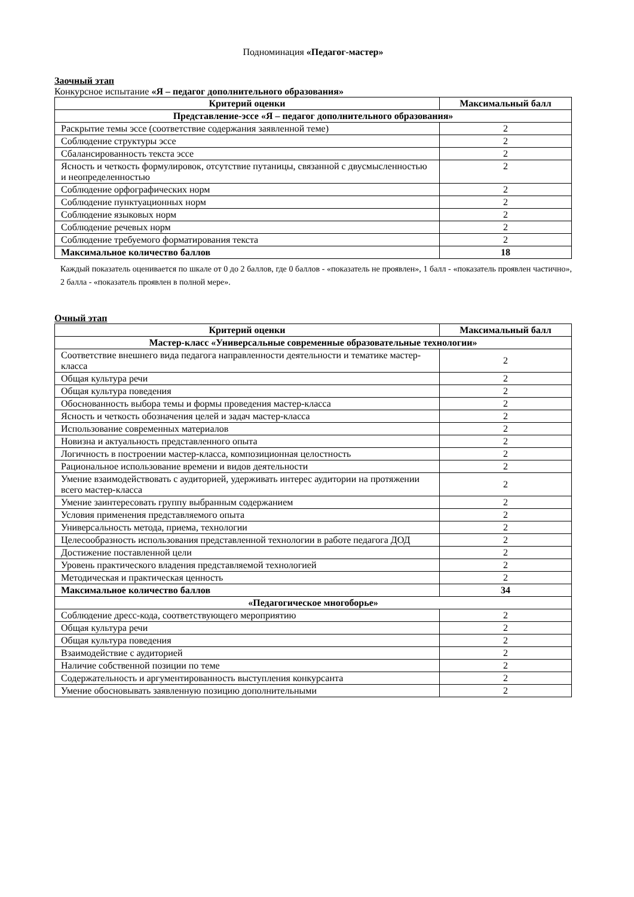Подноминация «Педагог-мастер»
Заочный этап
Конкурсное испытание «Я – педагог дополнительного образования»
| Критерий оценки | Максимальный балл |
| --- | --- |
| Представление-эссе «Я – педагог дополнительного образования» | |
| Раскрытие темы эссе (соответствие содержания заявленной теме) | 2 |
| Соблюдение структуры эссе | 2 |
| Сбалансированность текста эссе | 2 |
| Ясность и четкость формулировок, отсутствие путаницы, связанной с двусмысленностью и неопределенностью | 2 |
| Соблюдение орфографических норм | 2 |
| Соблюдение пунктуационных норм | 2 |
| Соблюдение языковых норм | 2 |
| Соблюдение речевых норм | 2 |
| Соблюдение требуемого форматирования текста | 2 |
| Максимальное количество баллов | 18 |
Каждый показатель оценивается по шкале от 0 до 2 баллов, где 0 баллов - «показатель не проявлен», 1 балл - «показатель проявлен частично», 2 балла - «показатель проявлен в полной мере».
Очный этап
| Критерий оценки | Максимальный балл |
| --- | --- |
| Мастер-класс «Универсальные современные образовательные технологии» | |
| Соответствие внешнего вида педагога направленности деятельности и тематике мастер-класса | 2 |
| Общая культура речи | 2 |
| Общая культура поведения | 2 |
| Обоснованность выбора темы и формы проведения мастер-класса | 2 |
| Ясность и четкость обозначения целей и задач мастер-класса | 2 |
| Использование современных материалов | 2 |
| Новизна и актуальность представленного опыта | 2 |
| Логичность в построении мастер-класса, композиционная целостность | 2 |
| Рациональное использование времени и видов деятельности | 2 |
| Умение взаимодействовать с аудиторией, удерживать интерес аудитории на протяжении всего мастер-класса | 2 |
| Умение заинтересовать группу выбранным содержанием | 2 |
| Условия применения представляемого опыта | 2 |
| Универсальность метода, приема, технологии | 2 |
| Целесообразность использования представленной технологии в работе педагога ДОД | 2 |
| Достижение поставленной цели | 2 |
| Уровень практического владения представляемой технологией | 2 |
| Методическая и практическая ценность | 2 |
| Максимальное количество баллов | 34 |
| «Педагогическое многоборье» | |
| Соблюдение дресс-кода, соответствующего мероприятию | 2 |
| Общая культура речи | 2 |
| Общая культура поведения | 2 |
| Взаимодействие с аудиторией | 2 |
| Наличие собственной позиции по теме | 2 |
| Содержательность и аргументированность выступления конкурсанта | 2 |
| Умение обосновывать заявленную позицию дополнительными | 2 |